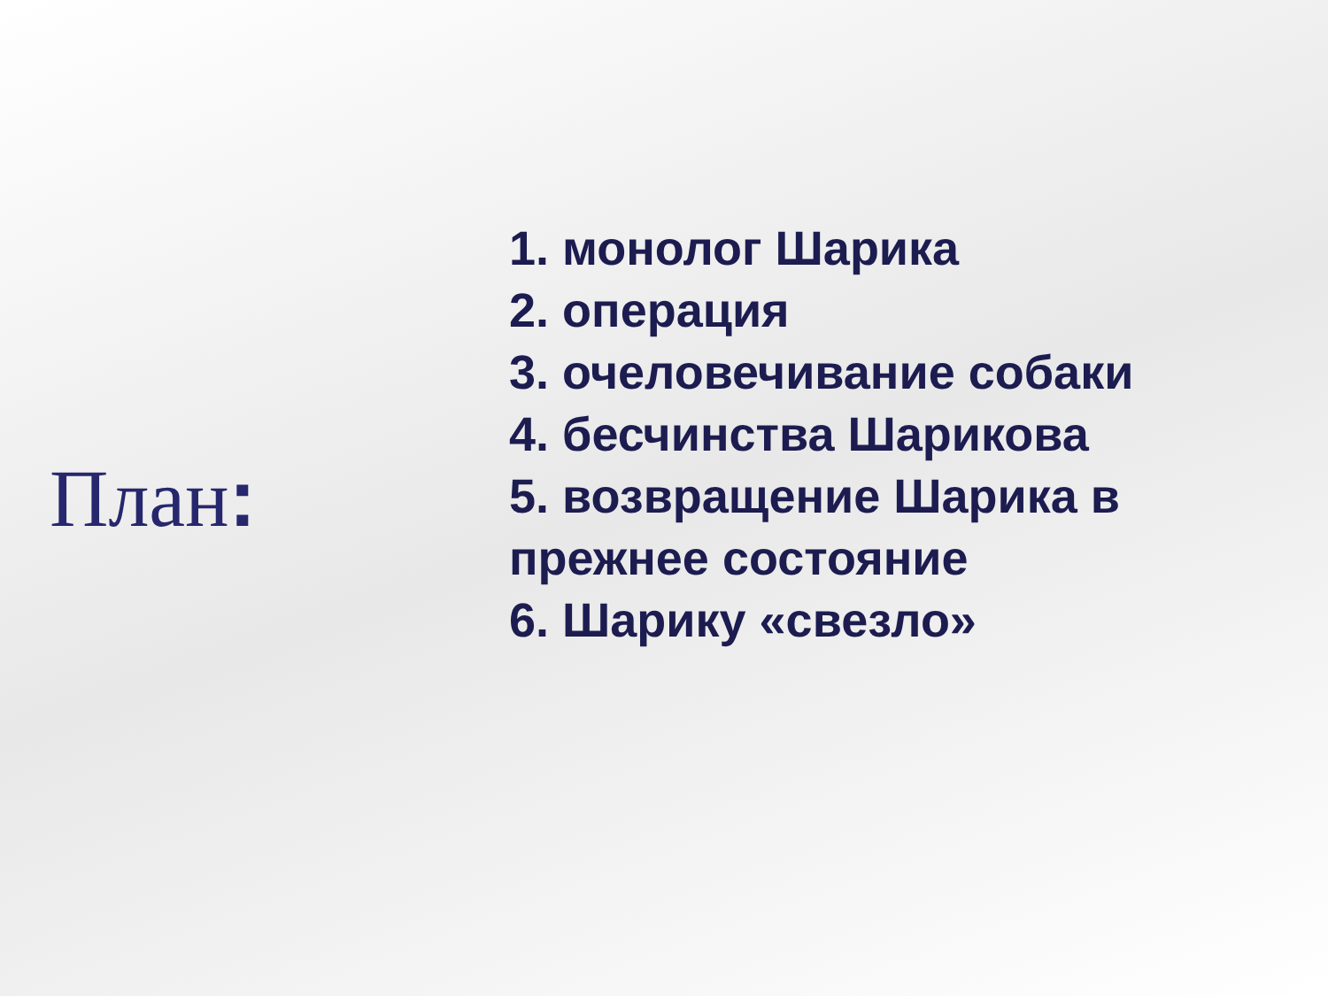План:
1. монолог Шарика
2. операция
3. очеловечивание собаки
4. бесчинства Шарикова
5. возвращение Шарика в
прежнее состояние
6. Шарику «свезло»